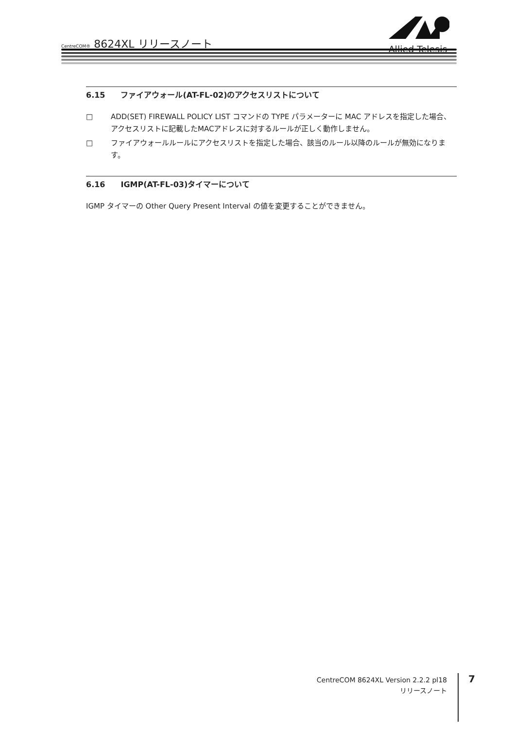CentreCOM® 8624XL リリースノート
Allied Telesis
6.15 ファイアウォール(AT-FL-02)のアクセスリストについて
□ ADD(SET) FIREWALL POLICY LIST コマンドの TYPE パラメーターに MAC アドレスを指定した場合、アクセスリストに記載したMACアドレスに対するルールが正しく動作しません。
□ ファイアウォールルールにアクセスリストを指定した場合、該当のルール以降のルールが無効になります。
6.16 IGMP(AT-FL-03)タイマーについて
IGMP タイマーの Other Query Present Interval の値を変更することができません。
CentreCOM 8624XL Version 2.2.2 pl18
リリースノート
7